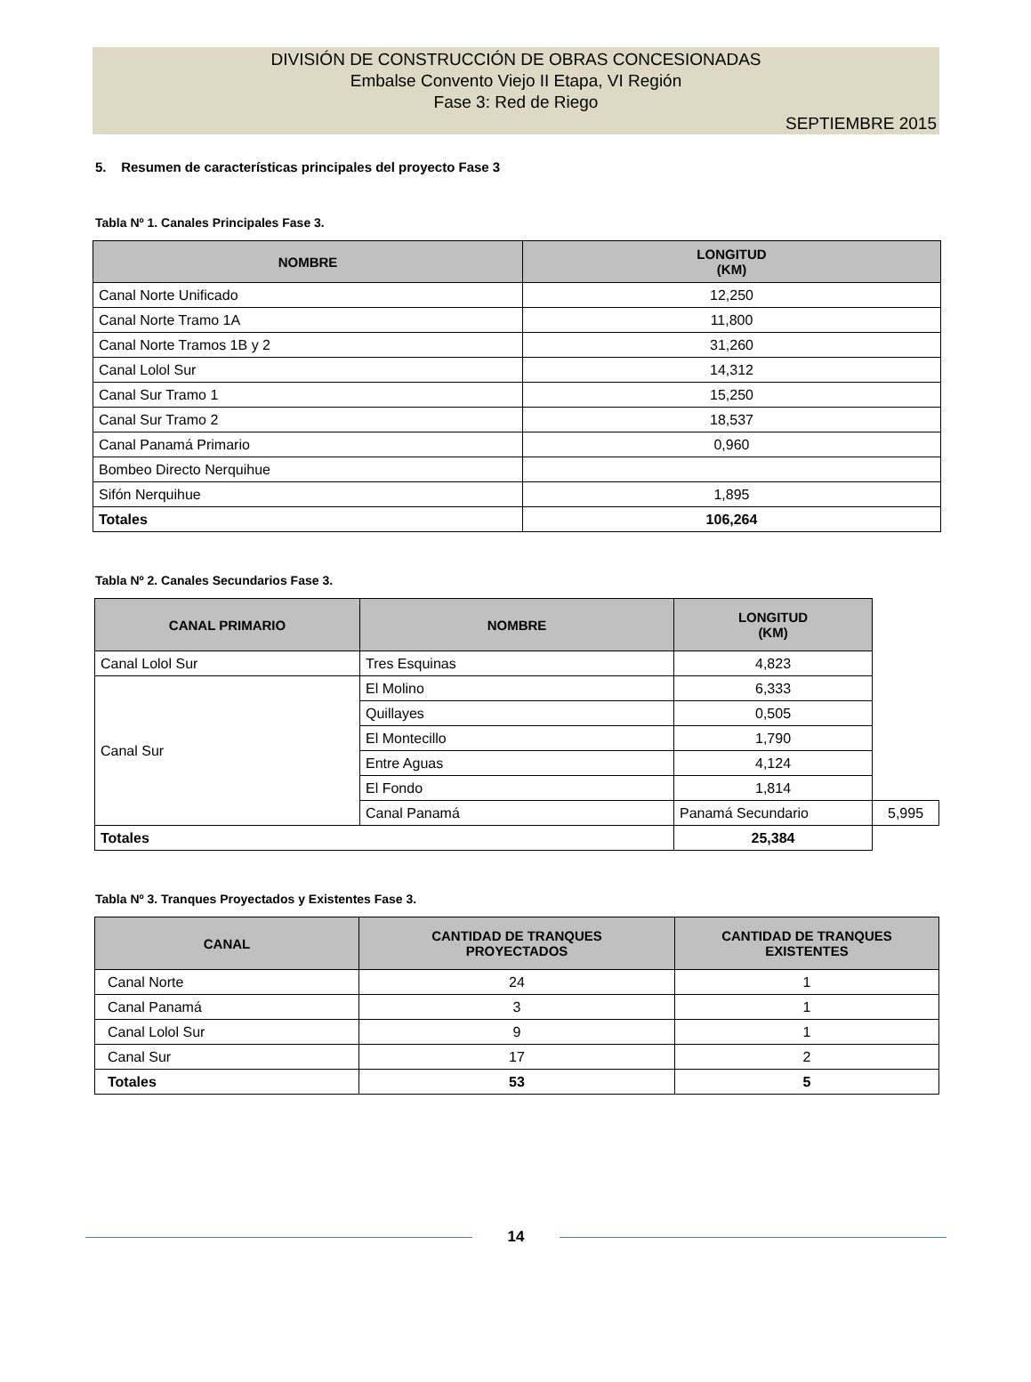DIVISIÓN DE CONSTRUCCIÓN DE OBRAS CONCESIONADAS
Embalse Convento Viejo II Etapa, VI Región
Fase 3: Red de Riego
SEPTIEMBRE 2015
5. Resumen de características principales del proyecto Fase 3
Tabla Nº 1. Canales Principales Fase 3.
| NOMBRE | LONGITUD (KM) |
| --- | --- |
| Canal Norte Unificado | 12,250 |
| Canal Norte Tramo 1A | 11,800 |
| Canal Norte Tramos 1B y 2 | 31,260 |
| Canal Lolol Sur | 14,312 |
| Canal Sur Tramo 1 | 15,250 |
| Canal Sur Tramo 2 | 18,537 |
| Canal Panamá Primario | 0,960 |
| Bombeo Directo Nerquihue | |
| Sifón Nerquihue | 1,895 |
| Totales | 106,264 |
Tabla Nº 2. Canales Secundarios Fase 3.
| CANAL PRIMARIO | NOMBRE | LONGITUD (KM) | |
| --- | --- | --- | --- |
| Canal Lolol Sur | Tres Esquinas | 4,823 | |
| Canal Sur | El Molino | 6,333 | |
| | Quillayes | 0,505 | |
| | El Montecillo | 1,790 | |
| | Entre Aguas | 4,124 | |
| | El Fondo | 1,814 | |
| | Canal Panamá | Panamá Secundario | 5,995 |
| Totales | | 25,384 | |
Tabla Nº 3. Tranques Proyectados y Existentes Fase 3.
| CANAL | CANTIDAD DE TRANQUES PROYECTADOS | CANTIDAD DE TRANQUES EXISTENTES |
| --- | --- | --- |
| Canal Norte | 24 | 1 |
| Canal Panamá | 3 | 1 |
| Canal Lolol Sur | 9 | 1 |
| Canal Sur | 17 | 2 |
| Totales | 53 | 5 |
14